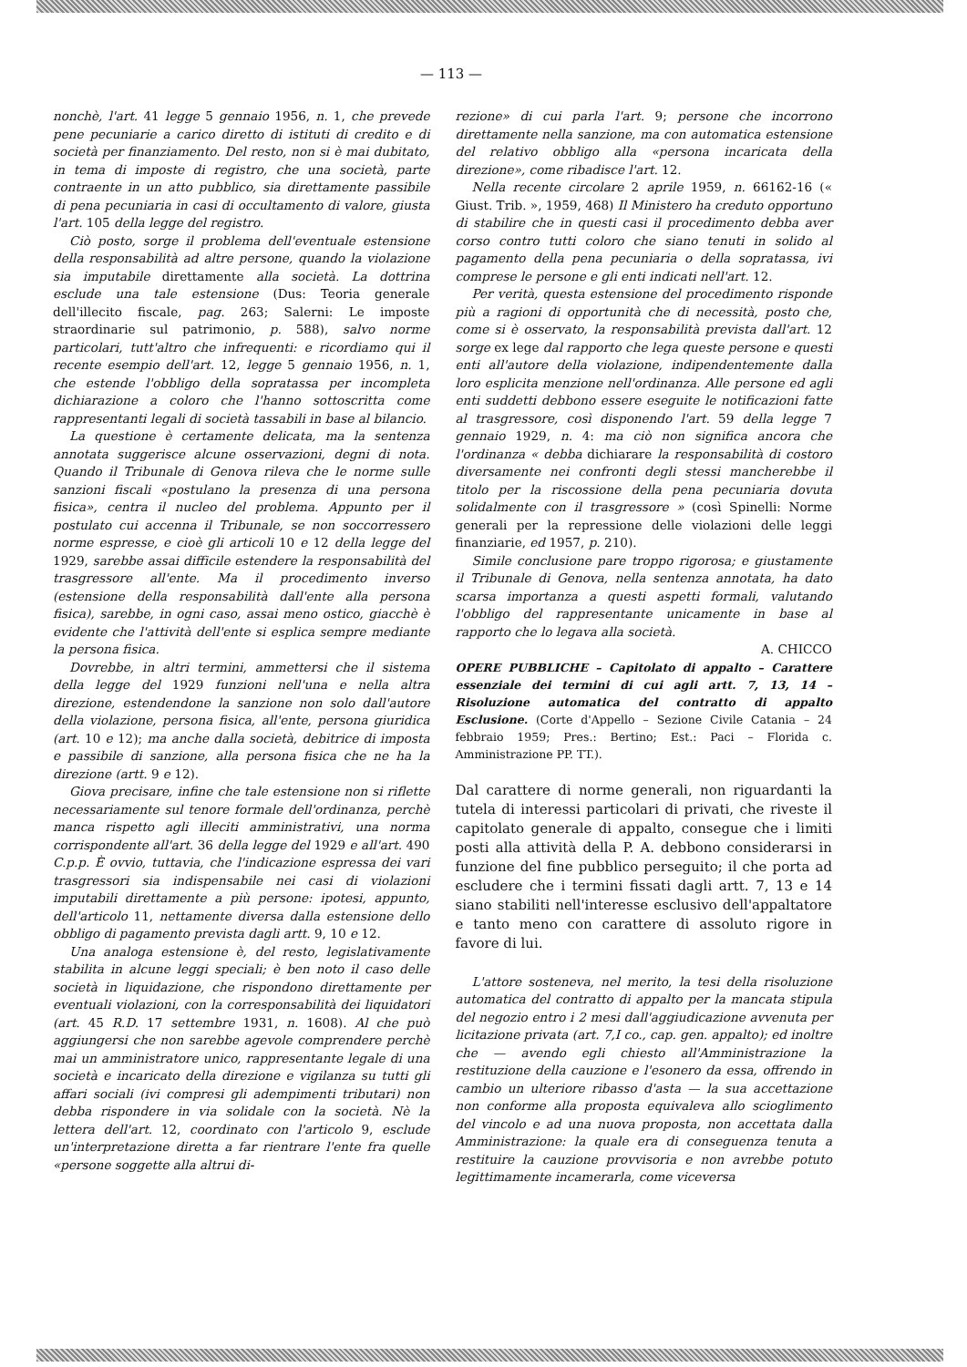— 113 —
nonchè, l'art. 41 legge 5 gennaio 1956, n. 1, che prevede pene pecuniarie a carico diretto di istituti di credito e di società per finanziamento. Del resto, non si è mai dubitato, in tema di imposte di registro, che una società, parte contraente in un atto pubblico, sia direttamente passibile di pena pecuniaria in casi di occultamento di valore, giusta l'art. 105 della legge del registro.
Ciò posto, sorge il problema dell'eventuale estensione della responsabilità ad altre persone, quando la violazione sia imputabile direttamente alla società. La dottrina esclude una tale estensione (Dus: Teoria generale dell'illecito fiscale, pag. 263; Salerni: Le imposte straordinarie sul patrimonio, p. 588), salvo norme particolari, tutt'altro che infrequenti: e ricordiamo qui il recente esempio dell'art. 12, legge 5 gennaio 1956, n. 1, che estende l'obbligo della sopratassa per incompleta dichiarazione a coloro che l'hanno sottoscritta come rappresentanti legali di società tassabili in base al bilancio.
La questione è certamente delicata, ma la sentenza annotata suggerisce alcune osservazioni, degni di nota. Quando il Tribunale di Genova rileva che le norme sulle sanzioni fiscali «postulano la presenza di una persona fisica», centra il nucleo del problema. Appunto per il postulato cui accenna il Tribunale, se non soccorressero norme espresse, e cioè gli articoli 10 e 12 della legge del 1929, sarebbe assai difficile estendere la responsabilità del trasgressore all'ente. Ma il procedimento inverso (estensione della responsabilità dall'ente alla persona fisica), sarebbe, in ogni caso, assai meno ostico, giacchè è evidente che l'attività dell'ente si esplica sempre mediante la persona fisica.
Dovrebbe, in altri termini, ammettersi che il sistema della legge del 1929 funzioni nell'una e nella altra direzione, estendendone la sanzione non solo dall'autore della violazione, persona fisica, all'ente, persona giuridica (art. 10 e 12); ma anche dalla società, debitrice di imposta e passibile di sanzione, alla persona fisica che ne ha la direzione (artt. 9 e 12).
Giova precisare, infine che tale estensione non si riflette necessariamente sul tenore formale dell'ordinanza, perchè manca rispetto agli illeciti amministrativi, una norma corrispondente all'art. 36 della legge del 1929 e all'art. 490 C.p.p. È ovvio, tuttavia, che l'indicazione espressa dei vari trasgressori sia indispensabile nei casi di violazioni imputabili direttamente a più persone: ipotesi, appunto, dell'articolo 11, nettamente diversa dalla estensione dello obbligo di pagamento prevista dagli artt. 9, 10 e 12.
Una analoga estensione è, del resto, legislativamente stabilita in alcune leggi speciali; è ben noto il caso delle società in liquidazione, che rispondono direttamente per eventuali violazioni, con la corresponsabilità dei liquidatori (art. 45 R.D. 17 settembre 1931, n. 1608). Al che può aggiungersi che non sarebbe agevole comprendere perchè mai un amministratore unico, rappresentante legale di una società e incaricato della direzione e vigilanza su tutti gli affari sociali (ivi compresi gli adempimenti tributari) non debba rispondere in via solidale con la società. Nè la lettera dell'art. 12, coordinato con l'articolo 9, esclude un'interpretazione diretta a far rientrare l'ente fra quelle «persone soggette alla altrui di-
rezione» di cui parla l'art. 9; persone che incorrono direttamente nella sanzione, ma con automatica estensione del relativo obbligo alla «persona incaricata della direzione», come ribadisce l'art. 12.
Nella recente circolare 2 aprile 1959, n. 66162-16 (« Giust. Trib. », 1959, 468) Il Ministero ha creduto opportuno di stabilire che in questi casi il procedimento debba aver corso contro tutti coloro che siano tenuti in solido al pagamento della pena pecuniaria o della sopratassa, ivi comprese le persone e gli enti indicati nell'art. 12.
Per verità, questa estensione del procedimento risponde più a ragioni di opportunità che di necessità, posto che, come si è osservato, la responsabilità prevista dall'art. 12 sorge ex lege dal rapporto che lega queste persone e questi enti all'autore della violazione, indipendentemente dalla loro esplicita menzione nell'ordinanza. Alle persone ed agli enti suddetti debbono essere eseguite le notificazioni fatte al trasgressore, così disponendo l'art. 59 della legge 7 gennaio 1929, n. 4: ma ciò non significa ancora che l'ordinanza « debba dichiarare la responsabilità di costoro diversamente nei confronti degli stessi mancherebbe il titolo per la riscossione della pena pecuniaria dovuta solidalmente con il trasgressore » (così Spinelli: Norme generali per la repressione delle violazioni delle leggi finanziarie, ed 1957, p. 210).
Simile conclusione pare troppo rigorosa; e giustamente il Tribunale di Genova, nella sentenza annotata, ha dato scarsa importanza a questi aspetti formali, valutando l'obbligo del rappresentante unicamente in base al rapporto che lo legava alla società.
A. CHICCO
OPERE PUBBLICHE – Capitolato di appalto – Carattere essenziale dei termini di cui agli artt. 7, 13, 14 – Risoluzione automatica del contratto di appalto Esclusione. (Corte d'Appello – Sezione Civile Catania – 24 febbraio 1959; Pres.: Bertino; Est.: Paci – Florida c. Amministrazione PP. TT.).
Dal carattere di norme generali, non riguardanti la tutela di interessi particolari di privati, che riveste il capitolato generale di appalto, consegue che i limiti posti alla attività della P. A. debbono considerarsi in funzione del fine pubblico perseguito; il che porta ad escludere che i termini fissati dagli artt. 7, 13 e 14 siano stabiliti nell'interesse esclusivo dell'appaltatore e tanto meno con carattere di assoluto rigore in favore di lui.
L'attore sosteneva, nel merito, la tesi della risoluzione automatica del contratto di appalto per la mancata stipula del negozio entro i 2 mesi dall'aggiudicazione avvenuta per licitazione privata (art. 7,I co., cap. gen. appalto); ed inoltre che — avendo egli chiesto all'Amministrazione la restituzione della cauzione e l'esonero da essa, offrendo in cambio un ulteriore ribasso d'asta — la sua accettazione non conforme alla proposta equivaleva allo scioglimento del vincolo e ad una nuova proposta, non accettata dalla Amministrazione: la quale era di conseguenza tenuta a restituire la cauzione provvisoria e non avrebbe potuto legittimamente incamerarla, come viceversa